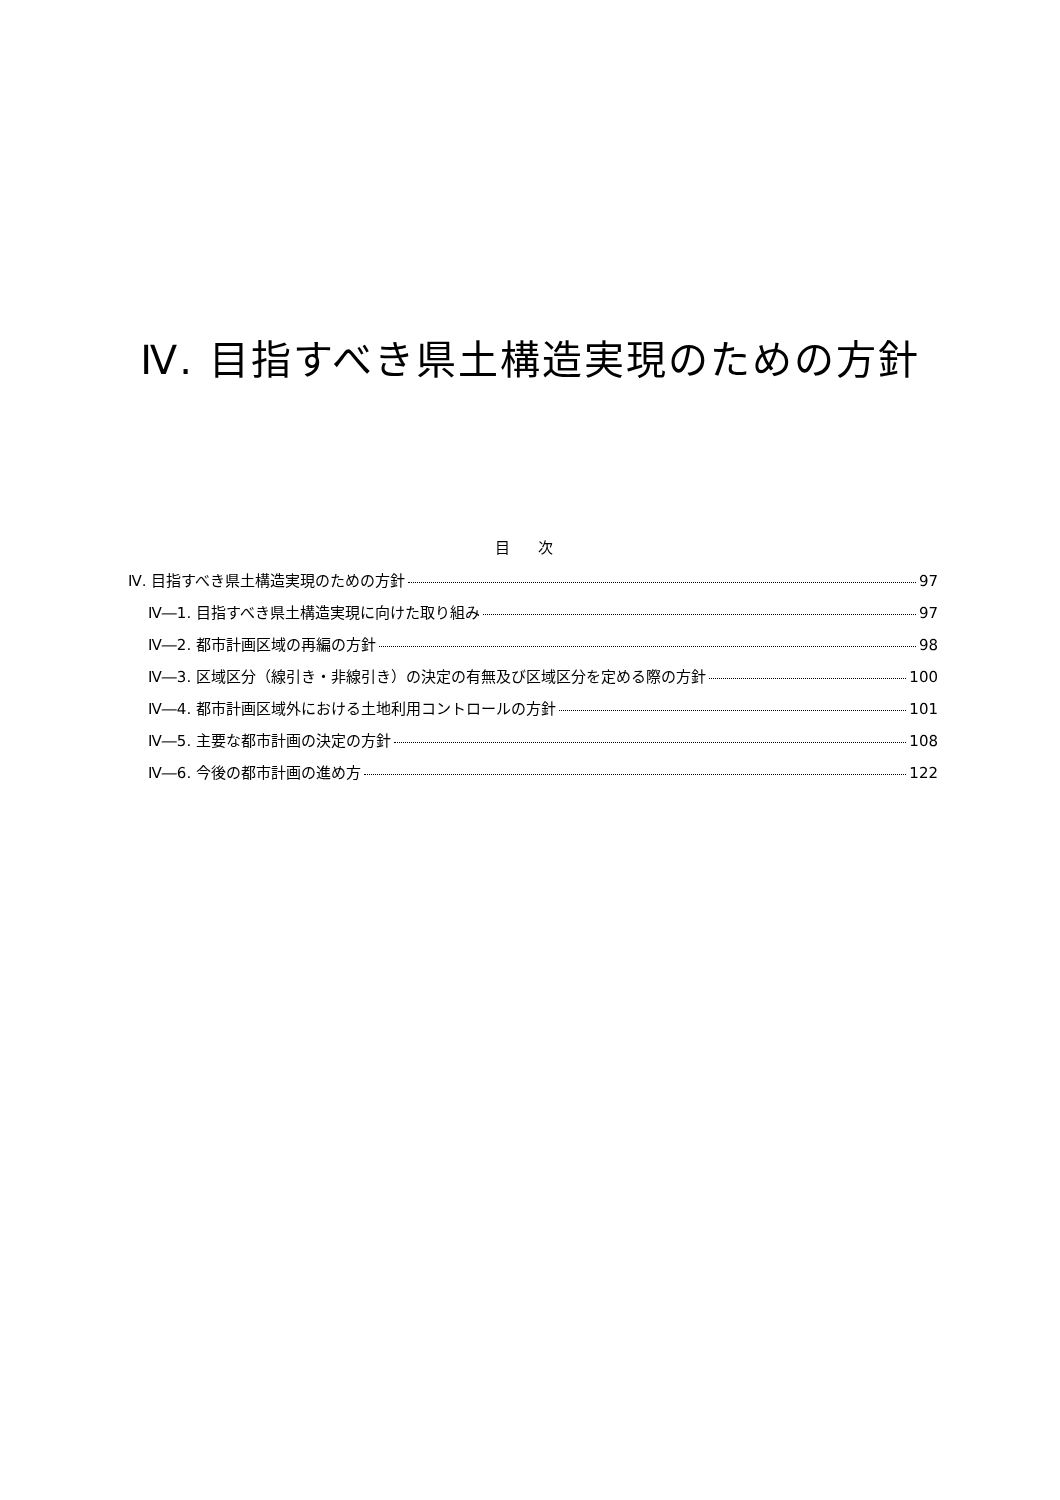Ⅳ. 目指すべき県土構造実現のための方針
目 次
Ⅳ. 目指すべき県土構造実現のための方針 97
Ⅳ―1. 目指すべき県土構造実現に向けた取り組み 97
Ⅳ―2. 都市計画区域の再編の方針 98
Ⅳ―3. 区域区分（線引き・非線引き）の決定の有無及び区域区分を定める際の方針 100
Ⅳ―4. 都市計画区域外における土地利用コントロールの方針 101
Ⅳ―5. 主要な都市計画の決定の方針 108
Ⅳ―6. 今後の都市計画の進め方 122